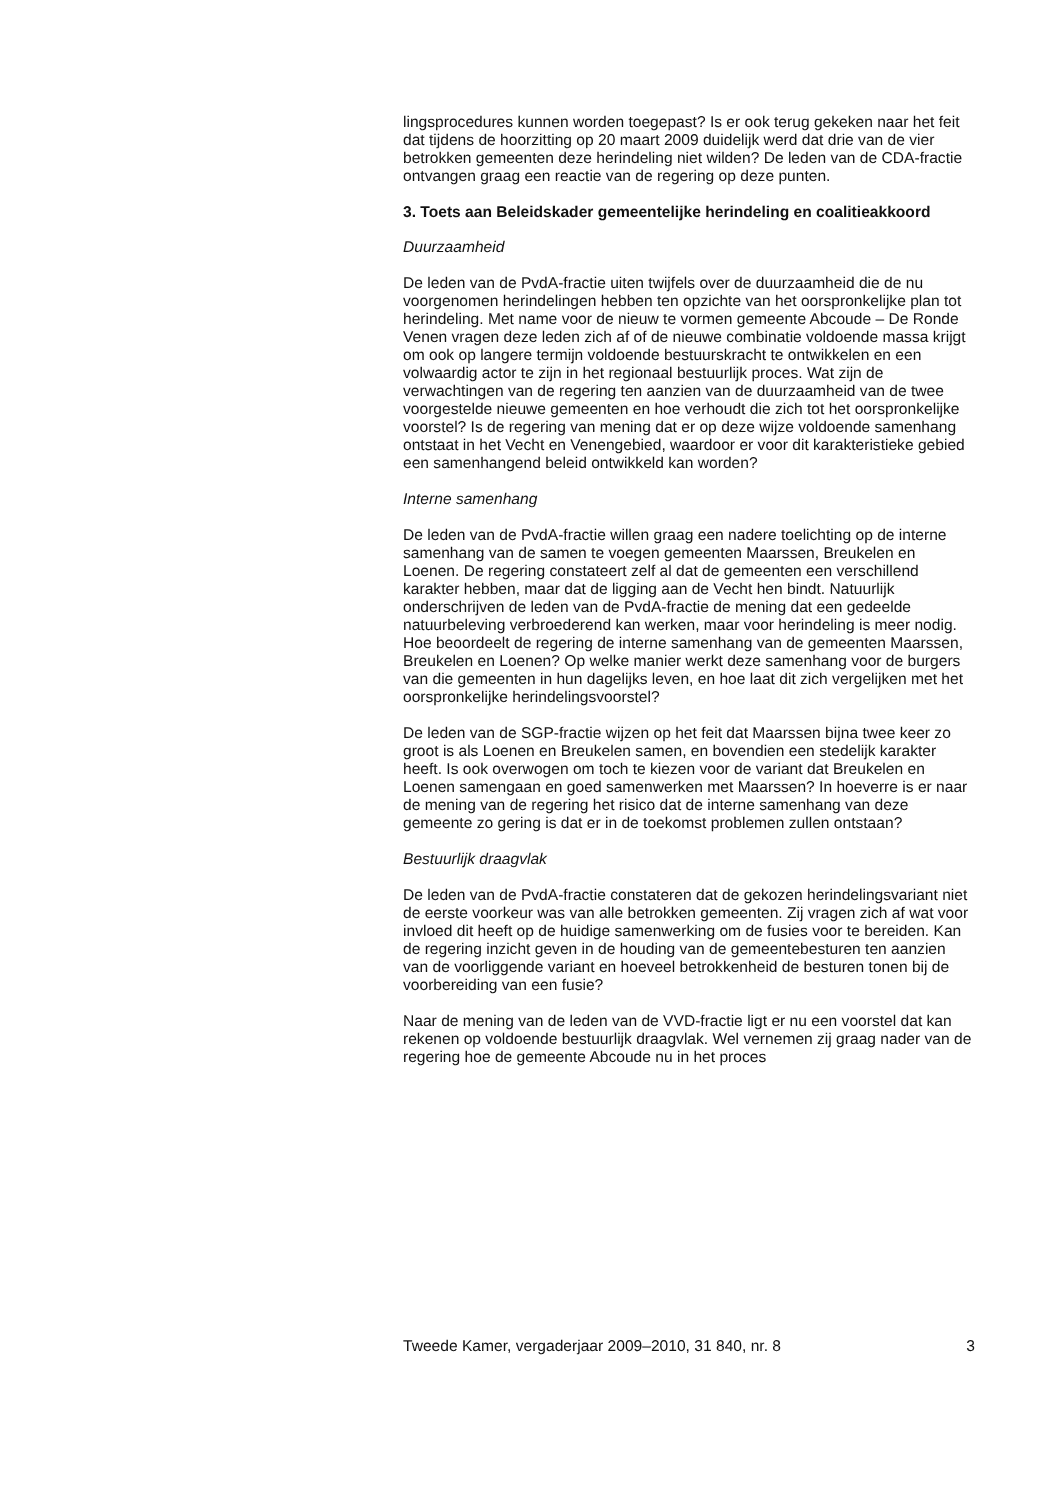lingsprocedures kunnen worden toegepast? Is er ook terug gekeken naar het feit dat tijdens de hoorzitting op 20 maart 2009 duidelijk werd dat drie van de vier betrokken gemeenten deze herindeling niet wilden? De leden van de CDA-fractie ontvangen graag een reactie van de regering op deze punten.
3. Toets aan Beleidskader gemeentelijke herindeling en coalitieakkoord
Duurzaamheid
De leden van de PvdA-fractie uiten twijfels over de duurzaamheid die de nu voorgenomen herindelingen hebben ten opzichte van het oorspronkelijke plan tot herindeling. Met name voor de nieuw te vormen gemeente Abcoude – De Ronde Venen vragen deze leden zich af of de nieuwe combinatie voldoende massa krijgt om ook op langere termijn voldoende bestuurskracht te ontwikkelen en een volwaardig actor te zijn in het regionaal bestuurlijk proces. Wat zijn de verwachtingen van de regering ten aanzien van de duurzaamheid van de twee voorgestelde nieuwe gemeenten en hoe verhoudt die zich tot het oorspronkelijke voorstel? Is de regering van mening dat er op deze wijze voldoende samenhang ontstaat in het Vecht en Venengebied, waardoor er voor dit karakteristieke gebied een samenhangend beleid ontwikkeld kan worden?
Interne samenhang
De leden van de PvdA-fractie willen graag een nadere toelichting op de interne samenhang van de samen te voegen gemeenten Maarssen, Breukelen en Loenen. De regering constateert zelf al dat de gemeenten een verschillend karakter hebben, maar dat de ligging aan de Vecht hen bindt. Natuurlijk onderschrijven de leden van de PvdA-fractie de mening dat een gedeelde natuurbeleving verbroederend kan werken, maar voor herindeling is meer nodig. Hoe beoordeelt de regering de interne samenhang van de gemeenten Maarssen, Breukelen en Loenen? Op welke manier werkt deze samenhang voor de burgers van die gemeenten in hun dagelijks leven, en hoe laat dit zich vergelijken met het oorspronkelijke herindelingsvoorstel?
De leden van de SGP-fractie wijzen op het feit dat Maarssen bijna twee keer zo groot is als Loenen en Breukelen samen, en bovendien een stedelijk karakter heeft. Is ook overwogen om toch te kiezen voor de variant dat Breukelen en Loenen samengaan en goed samenwerken met Maarssen? In hoeverre is er naar de mening van de regering het risico dat de interne samenhang van deze gemeente zo gering is dat er in de toekomst problemen zullen ontstaan?
Bestuurlijk draagvlak
De leden van de PvdA-fractie constateren dat de gekozen herindelingsvariant niet de eerste voorkeur was van alle betrokken gemeenten. Zij vragen zich af wat voor invloed dit heeft op de huidige samenwerking om de fusies voor te bereiden. Kan de regering inzicht geven in de houding van de gemeentebesturen ten aanzien van de voorliggende variant en hoeveel betrokkenheid de besturen tonen bij de voorbereiding van een fusie?
Naar de mening van de leden van de VVD-fractie ligt er nu een voorstel dat kan rekenen op voldoende bestuurlijk draagvlak. Wel vernemen zij graag nader van de regering hoe de gemeente Abcoude nu in het proces
Tweede Kamer, vergaderjaar 2009–2010, 31 840, nr. 8 3